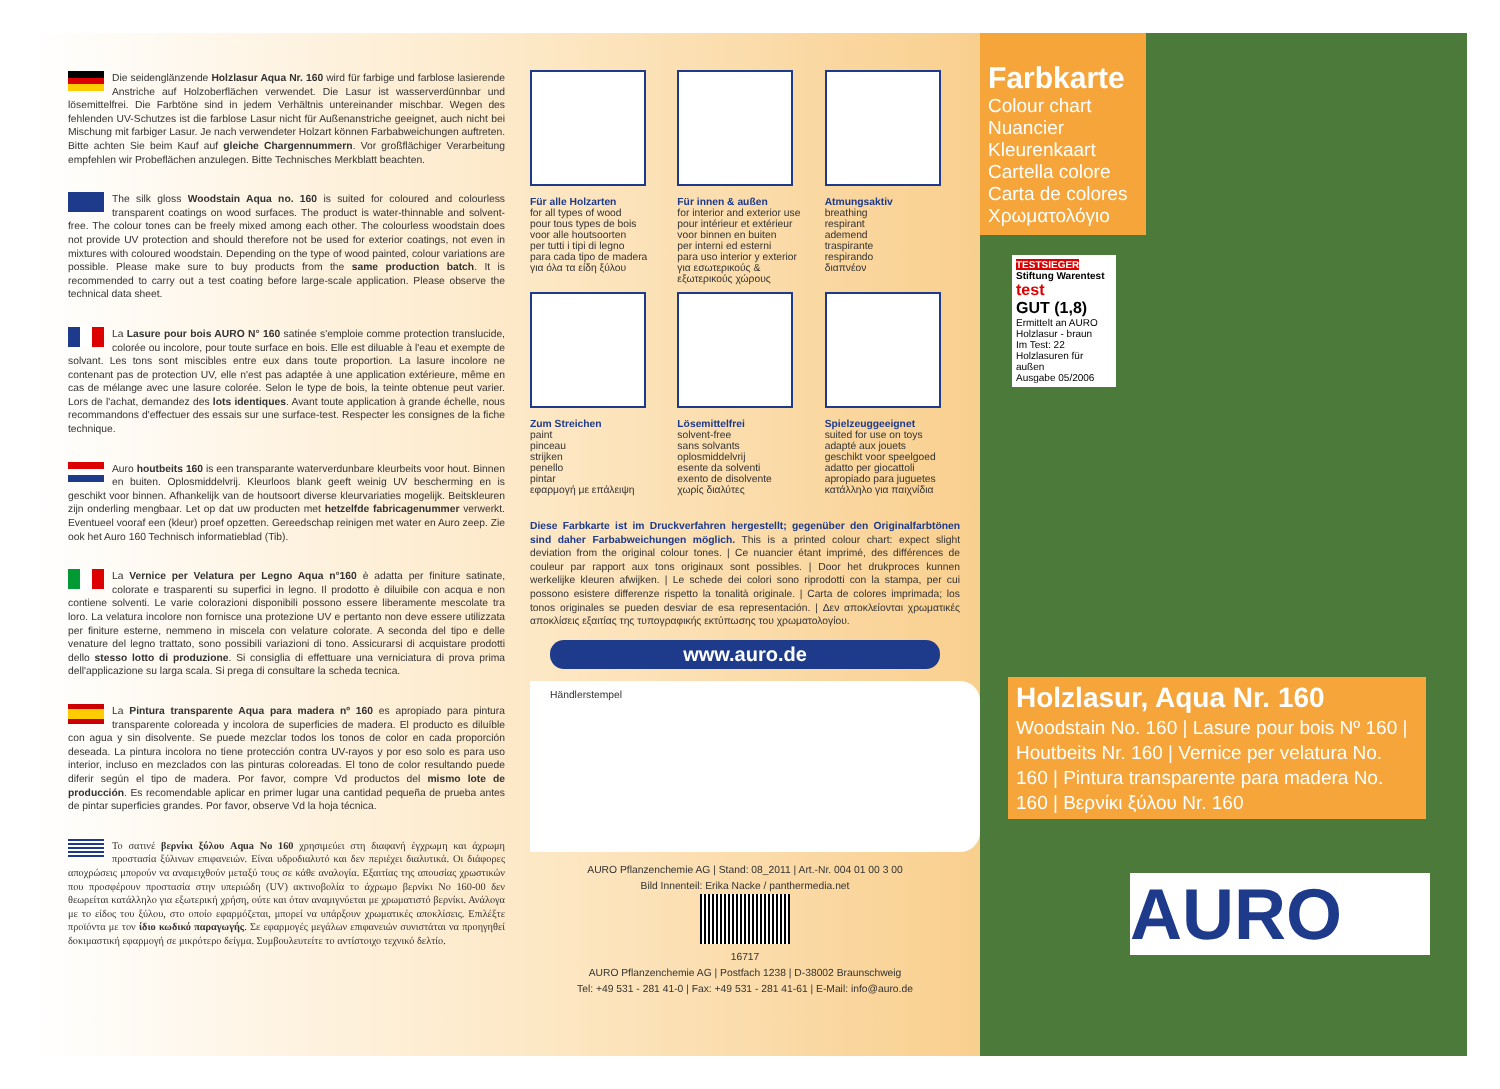Die seidenglänzende Holzlasur Aqua Nr. 160 wird für farbige und farblose lasierende Anstriche auf Holzoberflächen verwendet. Die Lasur ist wasserverdünnbar und lösemittelfrei. Die Farbtöne sind in jedem Verhältnis untereinander mischbar. Wegen des fehlenden UV-Schutzes ist die farblose Lasur nicht für Außenanstriche geeignet, auch nicht bei Mischung mit farbiger Lasur. Je nach verwendeter Holzart können Farbabweichungen auftreten. Bitte achten Sie beim Kauf auf gleiche Chargennummern. Vor großflächiger Verarbeitung empfehlen wir Probeflächen anzulegen. Bitte Technisches Merkblatt beachten.
The silk gloss Woodstain Aqua no. 160 is suited for coloured and colourless transparent coatings on wood surfaces. The product is water-thinnable and solvent-free. The colour tones can be freely mixed among each other. The colourless woodstain does not provide UV protection and should therefore not be used for exterior coatings, not even in mixtures with coloured woodstain. Depending on the type of wood painted, colour variations are possible. Please make sure to buy products from the same production batch. It is recommended to carry out a test coating before large-scale application. Please observe the technical data sheet.
La Lasure pour bois AURO N° 160 satinée s'emploie comme protection translucide, colorée ou incolore, pour toute surface en bois. Elle est diluable à l'eau et exempte de solvant. Les tons sont miscibles entre eux dans toute proportion. La lasure incolore ne contenant pas de protection UV, elle n'est pas adaptée à une application extérieure, même en cas de mélange avec une lasure colorée. Selon le type de bois, la teinte obtenue peut varier. Lors de l'achat, demandez des lots identiques. Avant toute application à grande échelle, nous recommandons d'effectuer des essais sur une surface-test. Respecter les consignes de la fiche technique.
Auro houtbeits 160 is een transparante waterverdunbare kleurbeits voor hout. Binnen en buiten. Oplosmiddelvrij. Kleurloos blank geeft weinig UV bescherming en is geschikt voor binnen. Afhankelijk van de houtsoort diverse kleurvariaties mogelijk. Beitskleuren zijn onderling mengbaar. Let op dat uw producten met hetzelfde fabricagenummer verwerkt. Eventueel vooraf een (kleur) proef opzetten. Gereedschap reinigen met water en Auro zeep. Zie ook het Auro 160 Technisch informatieblad (Tib).
La Vernice per Velatura per Legno Aqua n°160 è adatta per finiture satinate, colorate e trasparenti su superfici in legno. Il prodotto è diluibile con acqua e non contiene solventi. Le varie colorazioni disponibili possono essere liberamente mescolate tra loro. La velatura incolore non fornisce una protezione UV e pertanto non deve essere utilizzata per finiture esterne, nemmeno in miscela con velature colorate. A seconda del tipo e delle venature del legno trattato, sono possibili variazioni di tono. Assicurarsi di acquistare prodotti dello stesso lotto di produzione. Si consiglia di effettuare una verniciatura di prova prima dell'applicazione su larga scala. Si prega di consultare la scheda tecnica.
La Pintura transparente Aqua para madera nº 160 es apropiado para pintura transparente coloreada y incolora de superficies de madera. El producto es diluíble con agua y sin disolvente. Se puede mezclar todos los tonos de color en cada proporción deseada. La pintura incolora no tiene protección contra UV-rayos y por eso solo es para uso interior, incluso en mezclados con las pinturas coloreadas. El tono de color resultando puede diferir según el tipo de madera. Por favor, compre Vd productos del mismo lote de producción. Es recomendable aplicar en primer lugar una cantidad pequeña de prueba antes de pintar superficies grandes. Por favor, observe Vd la hoja técnica.
Το σατινέ βερνίκι ξύλου Aqua No 160 χρησιμεύει στη διαφανή έγχρωμη και άχρωμη προστασία ξύλινων επιφανειών. Είναι υδροδιαλυτό και δεν περιέχει διαλυτικά. Οι διάφορες αποχρώσεις μπορούν να αναμειχθούν μεταξύ τους σε κάθε αναλογία. Εξαιτίας της απουσίας χρωστικών που προσφέρουν προστασία στην υπεριώδη (UV) ακτινοβολία το άχρωμο βερνίκι No 160-00 δεν θεωρείται κατάλληλο για εξωτερική χρήση, ούτε και όταν αναμιγνύεται με χρωματιστό βερνίκι. Ανάλογα με το είδος του ξύλου, στο οποίο εφαρμόζεται, μπορεί να υπάρξουν χρωματικές αποκλίσεις. Επιλέξτε προϊόντα με τον ίδιο κωδικό παραγωγής. Σε εφαρμογές μεγάλων επιφανειών συνιστάται να προηγηθεί δοκιμαστική εφαρμογή σε μικρότερο δείγμα. Συμβουλευτείτε το αντίστοιχο τεχνικό δελτίο.
Für alle Holzarten
for all types of wood
pour tous types de bois
voor alle houtsoorten
per tutti i tipi di legno
para cada tipo de madera
για όλα τα είδη ξύλου
Für innen & außen
for interior and exterior use
pour intérieur et extérieur
voor binnen en buiten
per interni ed esterni
para uso interior y exterior
για εσωτερικούς & εξωτερικούς χώρους
Atmungsaktiv
breathing
respirant
ademend
traspirante
respirando
διαπνέον
Zum Streichen
paint
pinceau
strijken
penello
pintar
εφαρμογή με επάλειψη
Lösemittelfrei
solvent-free
sans solvants
oplosmiddelvrij
esente da solventi
exento de disolvente
χωρίς διαλύτες
Spielzeuggeeignet
suited for use on toys
adapté aux jouets
geschikt voor speelgoed
adatto per giocattoli
apropiado para juguetes
κατάλληλο για παιχνίδια
Diese Farbkarte ist im Druckverfahren hergestellt; gegenüber den Originalfarbtönen sind daher Farbabweichungen möglich. This is a printed colour chart: expect slight deviation from the original colour tones. | Ce nuancier étant imprimé, des différences de couleur par rapport aux tons originaux sont possibles. | Door het drukproces kunnen werkelijke kleuren afwijken. | Le schede dei colori sono riprodotti con la stampa, per cui possono esistere differenze rispetto la tonalità originale. | Carta de colores imprimada; los tonos originales se pueden desviar de esa representación. | Δεν αποκλείονται χρωματικές αποκλίσεις εξαιτίας της τυπογραφικής εκτύπωσης του χρωματολογίου.
www.auro.de
Händlerstempel
AURO Pflanzenchemie AG | Stand: 08_2011 | Art.-Nr. 004 01 00 3 00
Bild Innenteil: Erika Nacke / panthermedia.net
16717
AURO Pflanzenchemie AG | Postfach 1238 | D-38002 Braunschweig
Tel: +49 531 - 281 41-0 | Fax: +49 531 - 281 41-61 | E-Mail: info@auro.de
Farbkarte
Colour chart
Nuancier
Kleurenkaart
Cartella colore
Carta de colores
Χρωματολόγιο
TESTSIEGER
Stiftung Warentest
test
GUT (1,8)
Ermittelt an AURO Holzlasur - braun
Im Test: 22 Holzlasuren für außen
Ausgabe 05/2006
Holzlasur, Aqua Nr. 160
Woodstain No. 160 | Lasure pour bois Nº 160 | Houtbeits Nr. 160 | Vernice per velatura No. 160 | Pintura transparente para madera No. 160 | Βερνίκι ξύλου Nr. 160
AURO